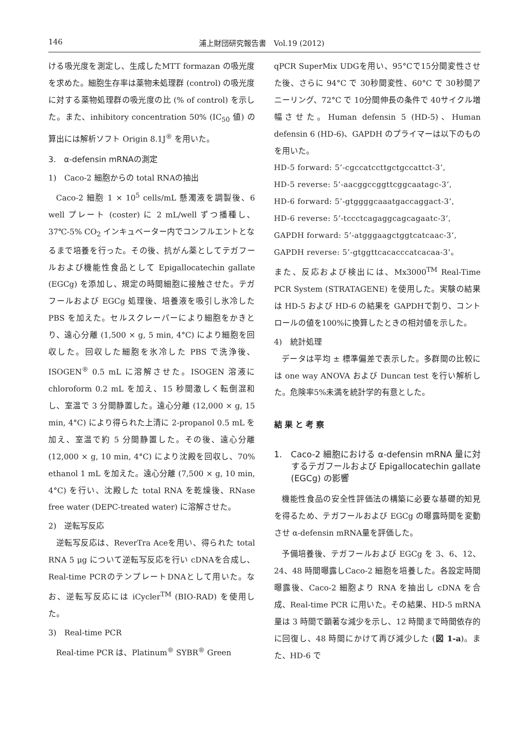146 浦上財団研究報告書　Vol.19 (2012)
ける吸光度を測定し、生成したMTT formazan の吸光度を求めた。細胞生存率は薬物未処理群 (control) の吸光度に対する薬物処理群の吸光度の比 (% of control) を示した。また、inhibitory concentration 50% (IC<sub>50</sub> 値) の算出には解析ソフト Origin 8.1J<sup>®</sup> を用いた。
3.　α-defensin mRNAの測定
1)　Caco-2 細胞からの total RNAの抽出
Caco-2 細胞 1 × 10<sup>5</sup> cells/mL 懸濁液を調製後、6 well プレート (coster) に 2 mL/well ずつ播種し、37℃-5% CO<sub>2</sub> インキュベーター内でコンフルエントとなるまで培養を行った。その後、抗がん薬としてテガフールおよび機能性食品として Epigallocatechin gallate (EGCg) を添加し、規定の時間細胞に接触させた。テガフールおよび EGCg 処理後、培養液を吸引し氷冷した PBS を加えた。セルスクレーパーにより細胞をかきとり、遠心分離 (1,500 × g, 5 min, 4°C) により細胞を回収した。回収した細胞を氷冷した PBS で洗浄後、ISOGEN<sup>®</sup> 0.5 mL に溶解させた。ISOGEN 溶液に chloroform 0.2 mL を加え、15 秒間激しく転倒混和し、室温で 3 分間静置した。遠心分離 (12,000 × g, 15 min, 4°C) により得られた上清に 2-propanol 0.5 mL を加え、室温で約 5 分間静置した。その後、遠心分離 (12,000 × g, 10 min, 4°C) により沈殿を回収し、70% ethanol 1 mL を加えた。遠心分離 (7,500 × g, 10 min, 4°C) を行い、沈殿した total RNA を乾燥後、RNase free water (DEPC-treated water) に溶解させた。
2)　逆転写反応
逆転写反応は、ReverTra Aceを用い、得られた total RNA 5 μg について逆転写反応を行い cDNAを合成し、Real-time PCRのテンプレートDNAとして用いた。なお、逆転写反応には iCycler<sup>TM</sup> (BIO-RAD) を使用した。
3)　Real-time PCR
Real-time PCR は、Platinum<sup>®</sup> SYBR<sup>®</sup> Green
qPCR SuperMix UDGを用い、95°Cで15分間変性させた後、さらに 94°C で 30秒間変性、60°C で 30秒間アニーリング、72°C で 10分間伸長の条件で 40サイクル増幅させた。Human defensin 5 (HD-5)、Human defensin 6 (HD-6)、GAPDH のプライマーは以下のものを用いた。
HD-5 forward: 5’-cgccatccttgctgccattct-3’,
HD-5 reverse: 5’-aacggccggttcggcaatagc-3’,
HD-6 forward: 5’-gtggggcaaatgaccaggact-3’,
HD-6 reverse: 5’-tccctcagaggcagcagaatc-3’,
GAPDH forward: 5’-atgggaagctggtcatcaac-3’,
GAPDH reverse: 5’-gtggttcacacccatcacaa-3’。
また、反応および検出には、Mx3000<sup>TM</sup> Real-Time PCR System (STRATAGENE) を使用した。実験の結果は HD-5 および HD-6 の結果を GAPDHで割り、コントロールの値を100%に換算したときの相対値を示した。
4)　統計処理
データは平均 ± 標準偏差で表示した。多群間の比較には one way ANOVA および Duncan test を行い解析した。危険率5%未満を統計学的有意とした。
結果と考察
1.　Caco-2 細胞における α-defensin mRNA 量に対するテガフールおよび Epigallocatechin gallate (EGCg) の影響
機能性食品の安全性評価法の構築に必要な基礎的知見を得るため、テガフールおよび EGCg の曝露時間を変動させ α-defensin mRNA量を評価した。
予備培養後、テガフールおよび EGCg を 3、6、12、24、48 時間曝露しCaco-2 細胞を培養した。各設定時間曝露後、Caco-2 細胞より RNA を抽出し cDNA を合成、Real-time PCR に用いた。その結果、HD-5 mRNA 量は 3 時間で顕著な減少を示し、12 時間まで時間依存的に回復し、48 時間にかけて再び減少した (図 1-a)。また、HD-6 で